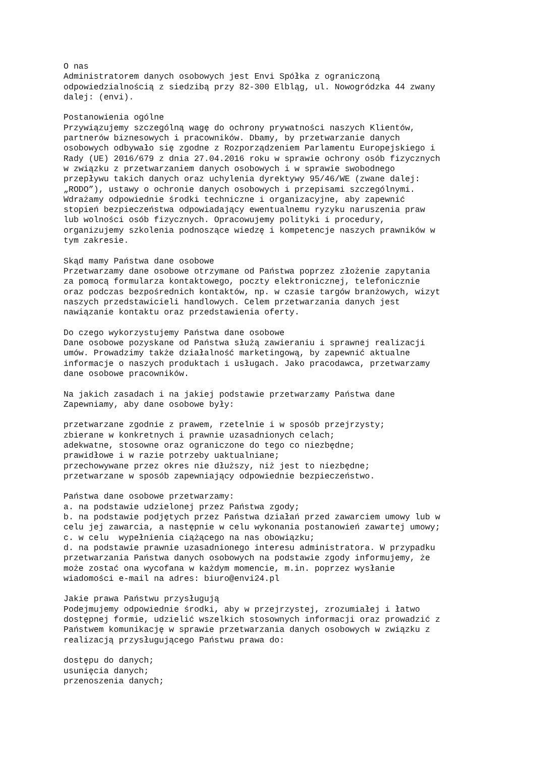O nas
Administratorem danych osobowych jest Envi Spółka z ograniczoną
odpowiedzialnością z siedzibą przy 82-300 Elbląg, ul. Nowogródzka 44 zwany
dalej: (envi).

Postanowienia ogólne
Przywiązujemy szczególną wagę do ochrony prywatności naszych Klientów,
partnerów biznesowych i pracowników. Dbamy, by przetwarzanie danych
osobowych odbywało się zgodne z Rozporządzeniem Parlamentu Europejskiego i
Rady (UE) 2016/679 z dnia 27.04.2016 roku w sprawie ochrony osób fizycznych
w związku z przetwarzaniem danych osobowych i w sprawie swobodnego
przepływu takich danych oraz uchylenia dyrektywy 95/46/WE (zwane dalej:
„RODO”), ustawy o ochronie danych osobowych i przepisami szczególnymi.
Wdrażamy odpowiednie środki techniczne i organizacyjne, aby zapewnić
stopień bezpieczeństwa odpowiadający ewentualnemu ryzyku naruszenia praw
lub wolności osób fizycznych. Opracowujemy polityki i procedury,
organizujemy szkolenia podnoszące wiedzę i kompetencje naszych prawników w
tym zakresie.

Skąd mamy Państwa dane osobowe
Przetwarzamy dane osobowe otrzymane od Państwa poprzez złożenie zapytania
za pomocą formularza kontaktowego, poczty elektronicznej, telefonicznie
oraz podczas bezpośrednich kontaktów, np. w czasie targów branżowych, wizyt
naszych przedstawicieli handlowych. Celem przetwarzania danych jest
nawiązanie kontaktu oraz przedstawienia oferty.

Do czego wykorzystujemy Państwa dane osobowe
Dane osobowe pozyskane od Państwa służą zawieraniu i sprawnej realizacji
umów. Prowadzimy także działalność marketingową, by zapewnić aktualne
informacje o naszych produktach i usługach. Jako pracodawca, przetwarzamy
dane osobowe pracowników.

Na jakich zasadach i na jakiej podstawie przetwarzamy Państwa dane
Zapewniamy, aby dane osobowe były:

przetwarzane zgodnie z prawem, rzetelnie i w sposób przejrzysty;
zbierane w konkretnych i prawnie uzasadnionych celach;
adekwatne, stosowne oraz ograniczone do tego co niezbędne;
prawidłowe i w razie potrzeby uaktualniane;
przechowywane przez okres nie dłuższy, niż jest to niezbędne;
przetwarzane w sposób zapewniający odpowiednie bezpieczeństwo.

Państwa dane osobowe przetwarzamy:
a. na podstawie udzielonej przez Państwa zgody;
b. na podstawie podjętych przez Państwa działań przed zawarciem umowy lub w
celu jej zawarcia, a następnie w celu wykonania postanowień zawartej umowy;
c. w celu  wypełnienia ciążącego na nas obowiązku;
d. na podstawie prawnie uzasadnionego interesu administratora. W przypadku
przetwarzania Państwa danych osobowych na podstawie zgody informujemy, że
może zostać ona wycofana w każdym momencie, m.in. poprzez wysłanie
wiadomości e-mail na adres: biuro@envi24.pl

Jakie prawa Państwu przysługują
Podejmujemy odpowiednie środki, aby w przejrzystej, zrozumiałej i łatwo
dostępnej formie, udzielić wszelkich stosownych informacji oraz prowadzić z
Państwem komunikację w sprawie przetwarzania danych osobowych w związku z
realizacją przysługującego Państwu prawa do:

dostępu do danych;
usunięcia danych;
przenoszenia danych;